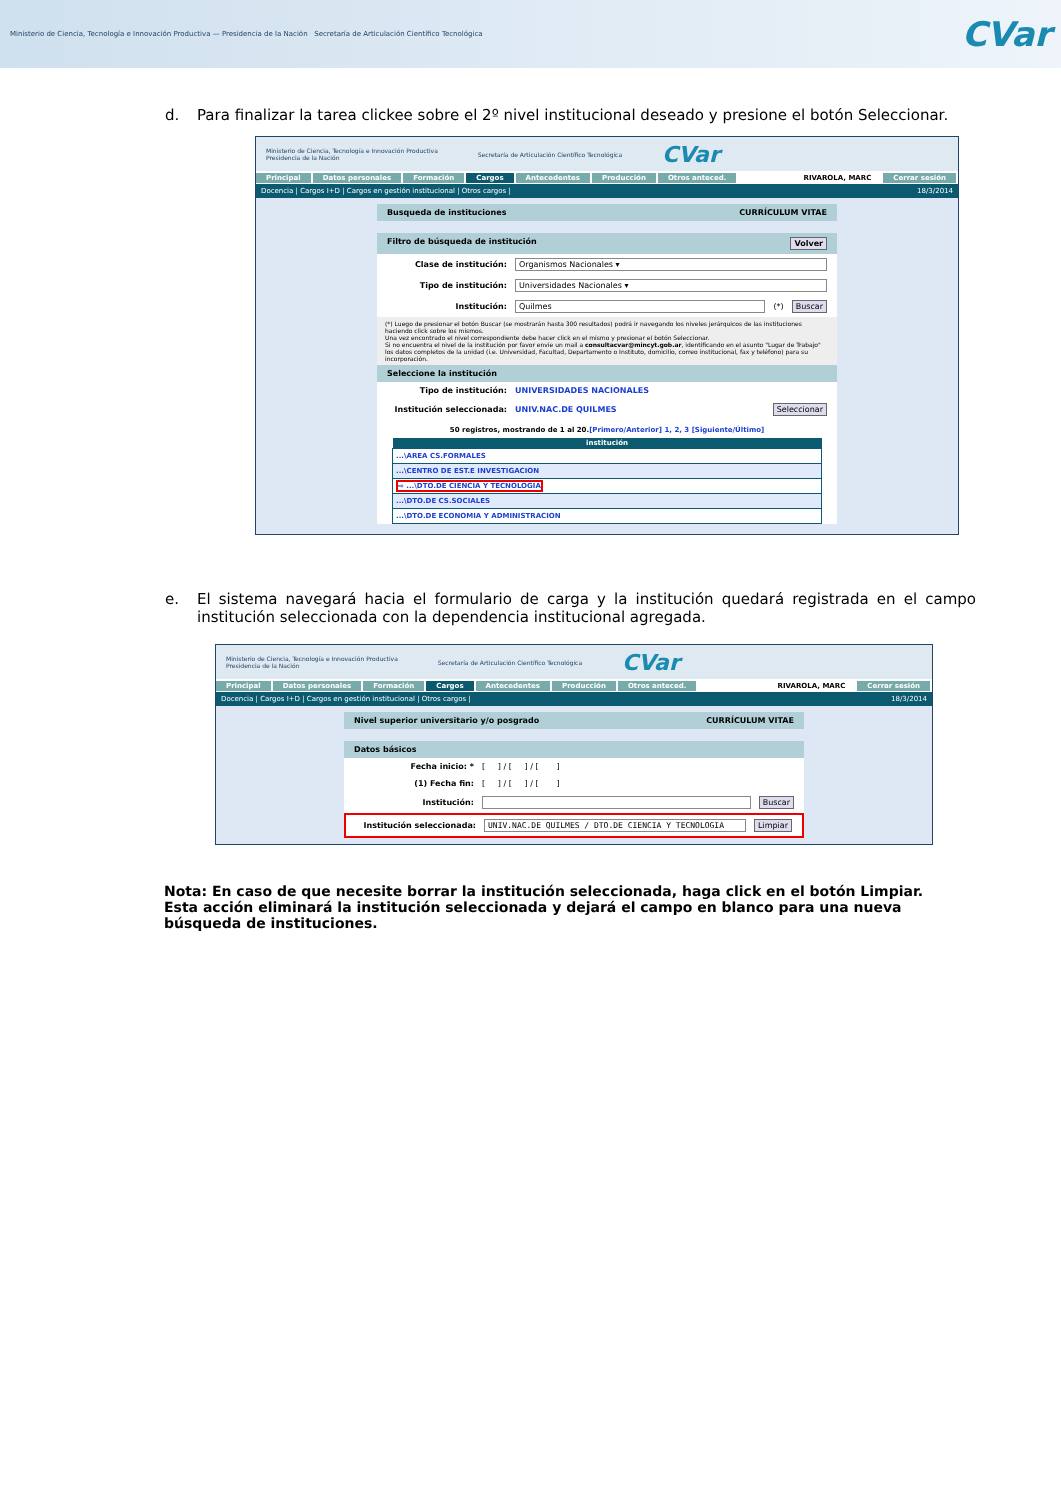Ministerio de Ciencia, Tecnología e Innovación Productiva — Presidencia de la Nación Secretaría de Articulación Científico Tecnológica
CVar
d. Para finalizar la tarea clickee sobre el 2º nivel institucional deseado y presione el botón Seleccionar.
Ministerio de Ciencia, Tecnología e Innovación Productiva
Presidencia de la Nación Secretaría de Articulación Científico Tecnológica CVar
Principal Datos personales Formación Cargos Antecedentes Producción Otros anteced. RIVAROLA, MARC Cerrar sesión
Docencia | Cargos I+D | Cargos en gestión institucional | Otros cargos | 18/3/2014
Busqueda de instituciones CURRÍCULUM VITAE
Filtro de búsqueda de institución Volver
Clase de institución: Organismos Nacionales ▾
Tipo de institución: Universidades Nacionales ▾
Institución: Quilmes (*) Buscar
(*) Luego de presionar el botón Buscar (se mostrarán hasta 300 resultados) podrá ir navegando los niveles jerárquicos de las instituciones haciendo click sobre los mismos.
Una vez encontrado el nivel correspondiente debe hacer click en el mismo y presionar el botón Seleccionar.
Si no encuentra el nivel de la institución por favor envíe un mail a consultacvar@mincyt.gob.ar, identificando en el asunto "Lugar de Trabajo" los datos completos de la unidad (i.e. Universidad, Facultad, Departamento o Instituto, domicilio, correo institucional, fax y teléfono) para su incorporación.
Seleccione la institución
Tipo de institución: UNIVERSIDADES NACIONALES
Institución seleccionada: UNIV.NAC.DE QUILMES Seleccionar
50 registros, mostrando de 1 al 20.[Primero/Anterior] 1, 2, 3 [Siguiente/Último]
| institución |
| --- |
| ...\AREA CS.FORMALES |
| ...\CENTRO DE EST.E INVESTIGACION |
| ⇨ ...\DTO.DE CIENCIA Y TECNOLOGIA |
| ...\DTO.DE CS.SOCIALES |
| ...\DTO.DE ECONOMIA Y ADMINISTRACION |
e. El sistema navegará hacia el formulario de carga y la institución quedará registrada en el campo institución seleccionada con la dependencia institucional agregada.
Ministerio de Ciencia, Tecnología e Innovación Productiva
Presidencia de la Nación Secretaría de Articulación Científico Tecnológica CVar
Principal Datos personales Formación Cargos Antecedentes Producción Otros anteced. RIVAROLA, MARC Cerrar sesión
Docencia | Cargos I+D | Cargos en gestión institucional | Otros cargos | 18/3/2014
Nivel superior universitario y/o posgrado CURRÍCULUM VITAE
Datos básicos
Fecha inicio: * [ ] / [ ] / [ ]
(1) Fecha fin: [ ] / [ ] / [ ]
Institución: Buscar
Institución seleccionada: UNIV.NAC.DE QUILMES / DTO.DE CIENCIA Y TECNOLOGIA Limpiar
Nota: En caso de que necesite borrar la institución seleccionada, haga click en el botón Limpiar. Esta acción eliminará la institución seleccionada y dejará el campo en blanco para una nueva búsqueda de instituciones.